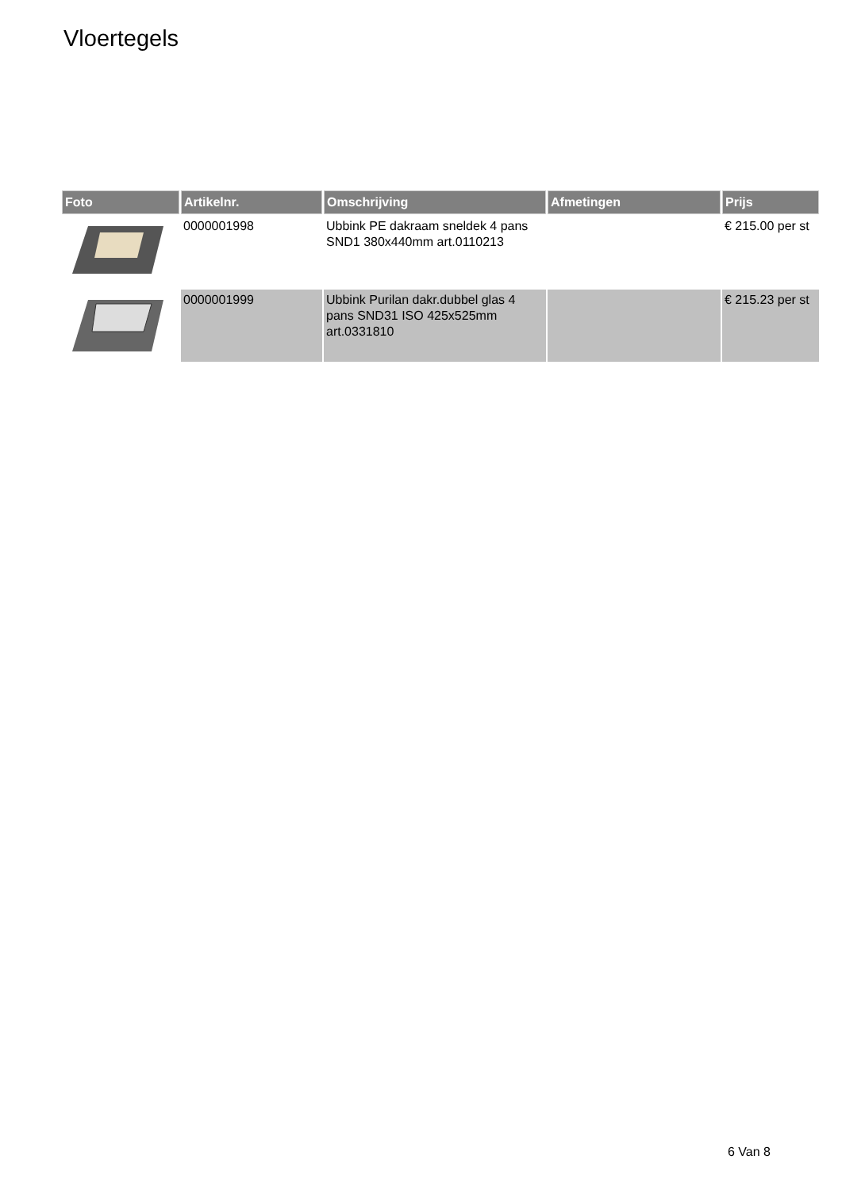Vloertegels
| Foto | Artikelnr. | Omschrijving | Afmetingen | Prijs |
| --- | --- | --- | --- | --- |
| | 0000001998 | Ubbink PE dakraam sneldek 4 pans SND1 380x440mm art.0110213 | | € 215.00 per st |
| | 0000001999 | Ubbink Purilan dakr.dubbel glas 4 pans SND31 ISO 425x525mm art.0331810 | | € 215.23 per st |
6 Van 8